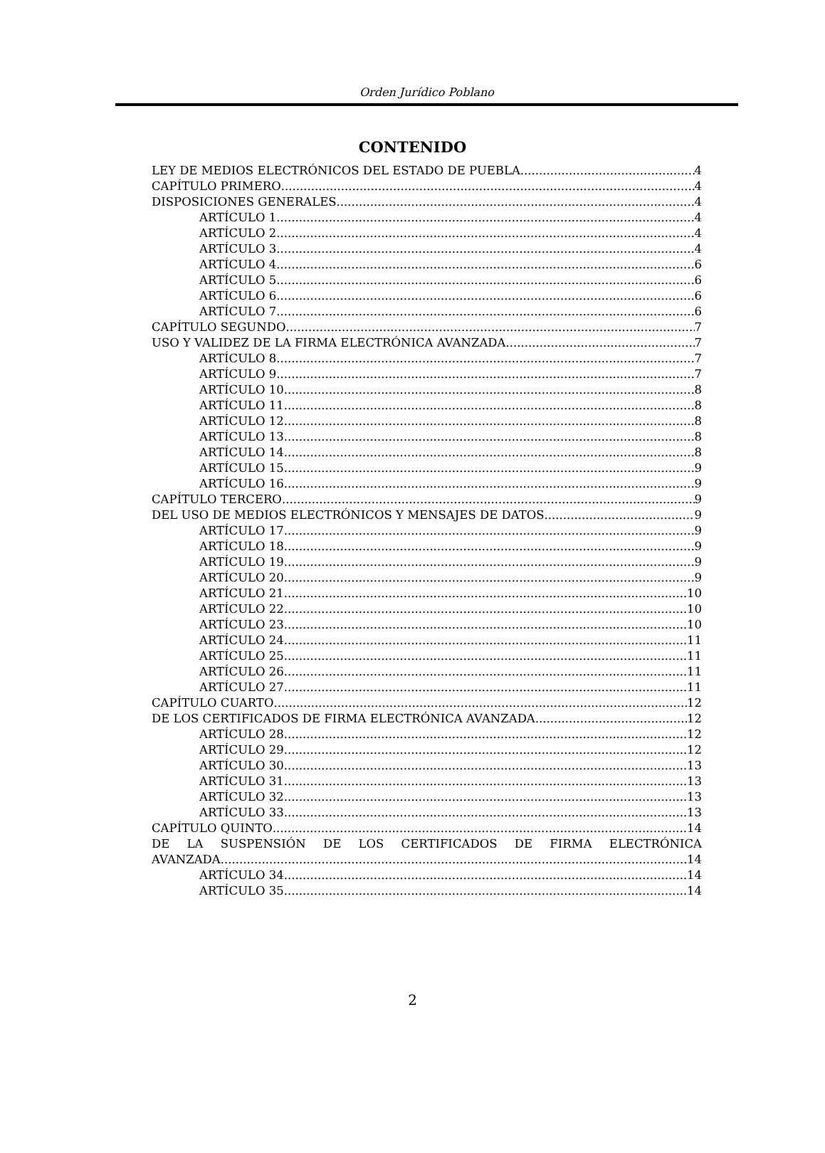Orden Jurídico Poblano
CONTENIDO
LEY DE MEDIOS ELECTRÓNICOS DEL ESTADO DE PUEBLA 4
CAPÍTULO PRIMERO 4
DISPOSICIONES GENERALES 4
ARTÍCULO 1 4
ARTÍCULO 2 4
ARTÍCULO 3 4
ARTÍCULO 4 6
ARTÍCULO 5 6
ARTÍCULO 6 6
ARTÍCULO 7 6
CAPÍTULO SEGUNDO 7
USO Y VALIDEZ DE LA FIRMA ELECTRÓNICA AVANZADA 7
ARTÍCULO 8 7
ARTÍCULO 9 7
ARTÍCULO 10 8
ARTÍCULO 11 8
ARTÍCULO 12 8
ARTÍCULO 13 8
ARTÍCULO 14 8
ARTÍCULO 15 9
ARTÍCULO 16 9
CAPÍTULO TERCERO 9
DEL USO DE MEDIOS ELECTRÓNICOS Y MENSAJES DE DATOS 9
ARTÍCULO 17 9
ARTÍCULO 18 9
ARTÍCULO 19 9
ARTÍCULO 20 9
ARTÍCULO 21 10
ARTÍCULO 22 10
ARTÍCULO 23 10
ARTÍCULO 24 11
ARTÍCULO 25 11
ARTÍCULO 26 11
ARTÍCULO 27 11
CAPÍTULO CUARTO 12
DE LOS CERTIFICADOS DE FIRMA ELECTRÓNICA AVANZADA 12
ARTÍCULO 28 12
ARTÍCULO 29 12
ARTÍCULO 30 13
ARTÍCULO 31 13
ARTÍCULO 32 13
ARTÍCULO 33 13
CAPÍTULO QUINTO 14
DE LA SUSPENSIÓN DE LOS CERTIFICADOS DE FIRMA ELECTRÓNICA
AVANZADA 14
ARTÍCULO 34 14
ARTÍCULO 35 14
2